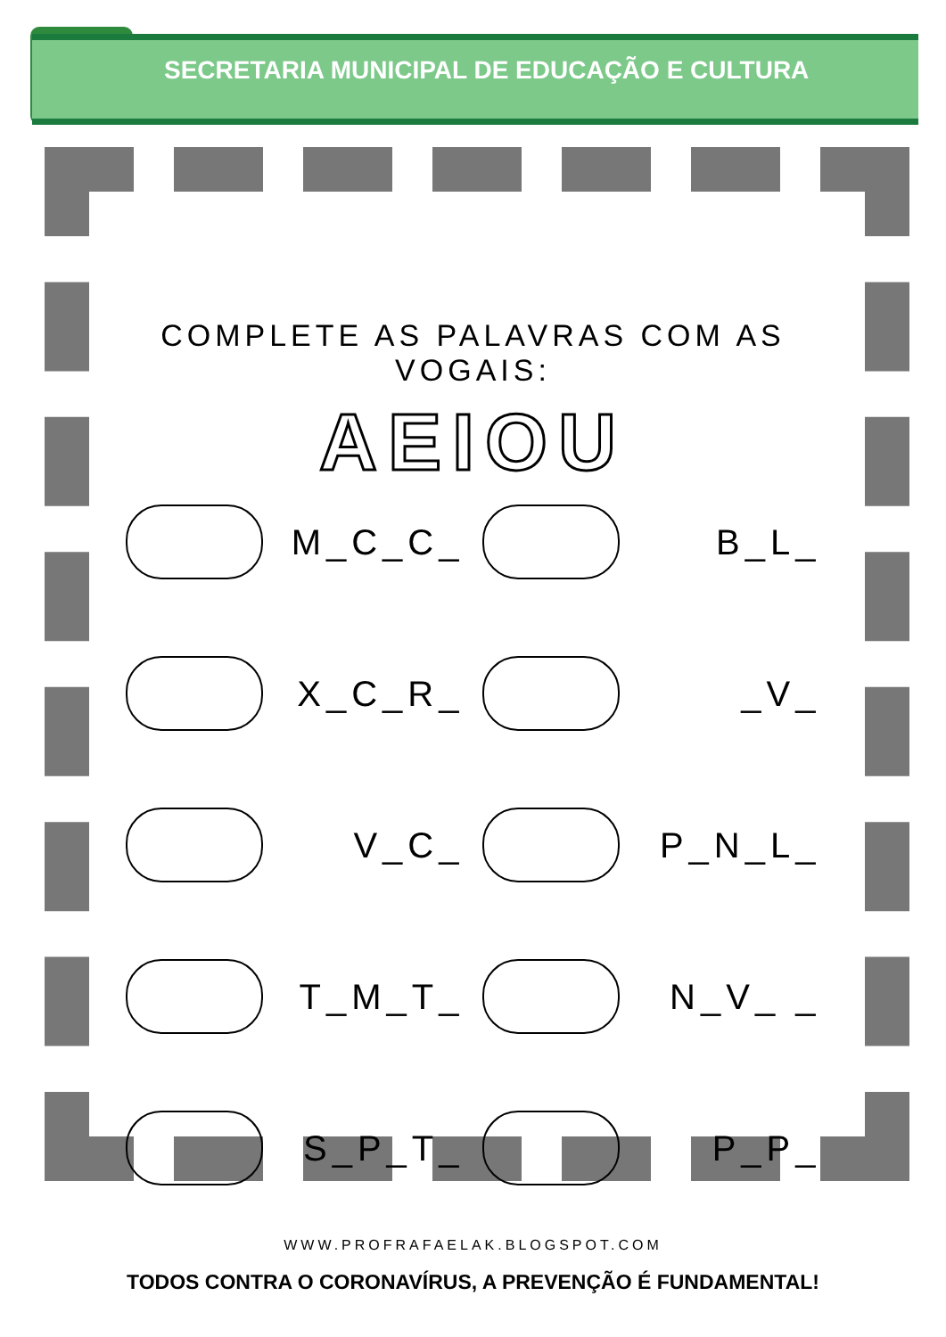SECRETARIA MUNICIPAL DE EDUCAÇÃO E CULTURA
COMPLETE AS PALAVRAS COM AS VOGAIS:
AEIOU
M_C_C_
B_L_
X_C_R_
_V_
V_C_
P_N_L_
T_M_T_
N_V_ _
S_P_T_
P_P_
WWW.PROFRAFAELAK.BLOGSPOT.COM
TODOS CONTRA O CORONAVÍRUS, A PREVENÇÃO É FUNDAMENTAL!